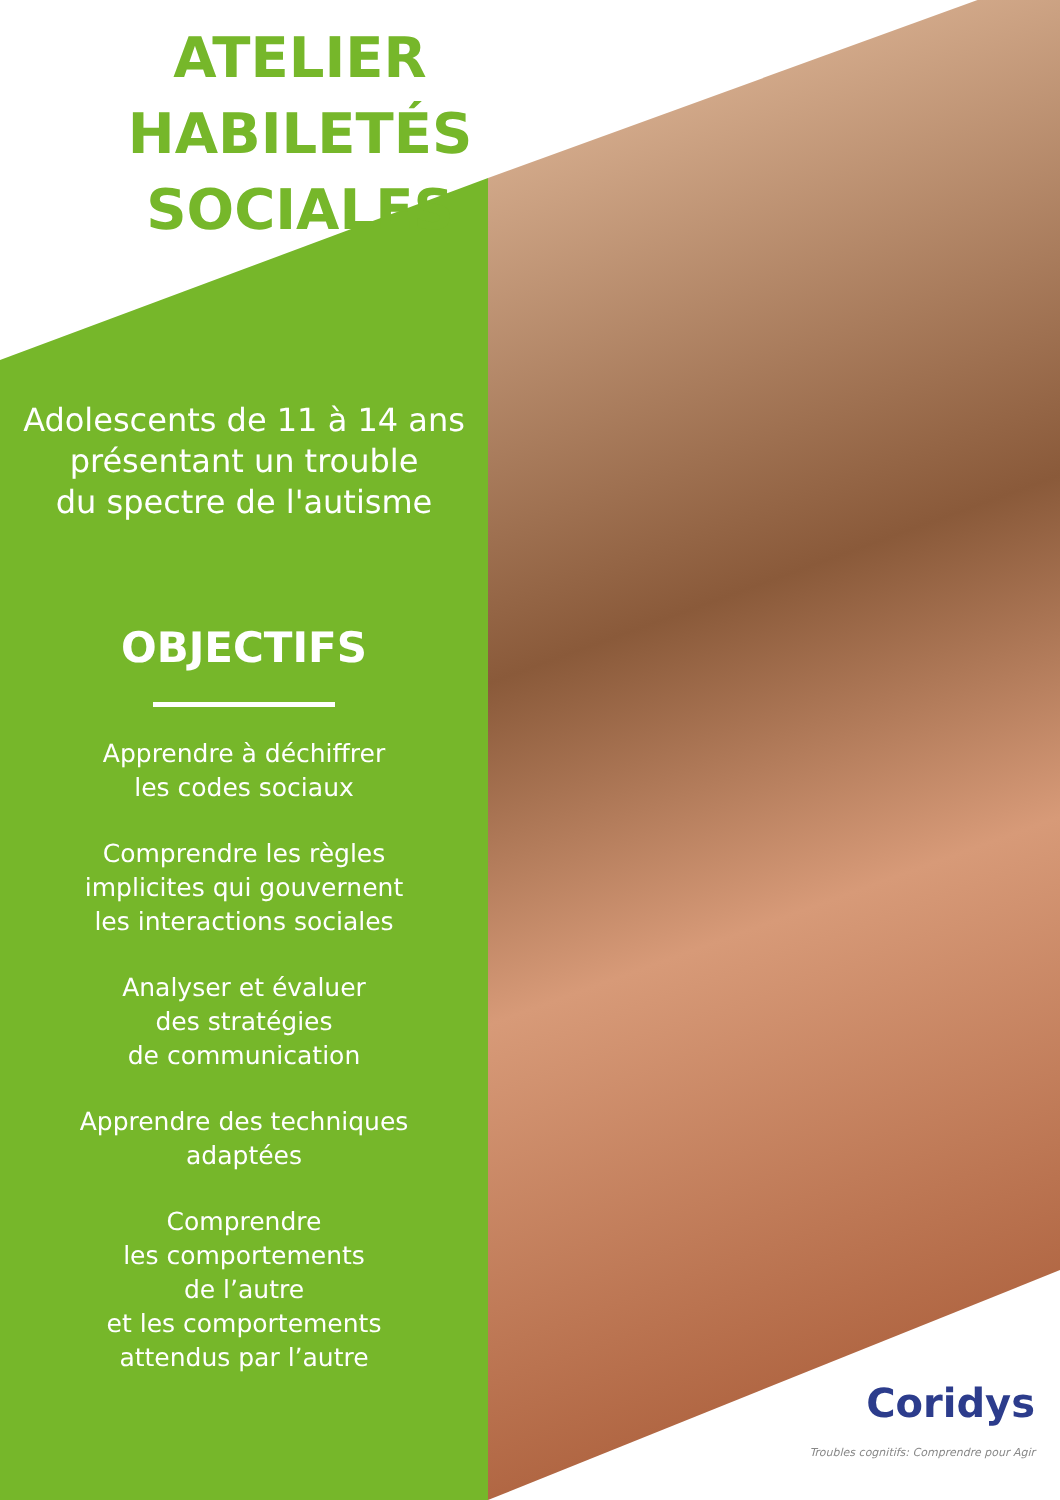ATELIER
HABILETÉS SOCIALES
Adolescents de 11 à 14 ans
présentant un trouble
du spectre de l'autisme
OBJECTIFS
Apprendre à déchiffrer
les codes sociaux
Comprendre les règles
implicites qui gouvernent
les interactions sociales
Analyser et évaluer
des stratégies
de communication
Apprendre des techniques
adaptées
Comprendre
les comportements
de l’autre
et les comportements
attendus par l’autre
Coridys
Troubles cognitifs: Comprendre pour Agir